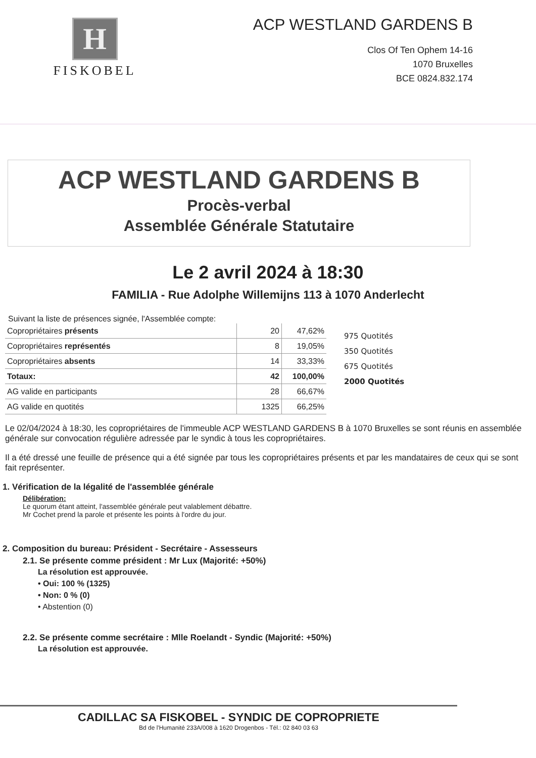H
FISKOBEL
ACP WESTLAND GARDENS B
Clos Of Ten Ophem 14-16
1070 Bruxelles
BCE 0824.832.174
ACP WESTLAND GARDENS B
Procès-verbal
Assemblée Générale Statutaire
Le 2 avril 2024 à 18:30
FAMILIA - Rue Adolphe Willemijns 113 à 1070 Anderlecht
Suivant la liste de présences signée, l'Assemblée compte:
| Copropriétaires présents | 20 | 47,62% |
| Copropriétaires représentés | 8 | 19,05% |
| Copropriétaires absents | 14 | 33,33% |
| Totaux: | 42 | 100,00% |
| AG valide en participants | 28 | 66,67% |
| AG valide en quotités | 1325 | 66,25% |
975 Quotités
350 Quotités
675 Quotités
2000 Quotités
Le 02/04/2024 à 18:30, les copropriétaires de l'immeuble ACP WESTLAND GARDENS B à 1070 Bruxelles se sont réunis en assemblée générale sur convocation régulière adressée par le syndic à tous les copropriétaires.
Il a été dressé une feuille de présence qui a été signée par tous les copropriétaires présents et par les mandataires de ceux qui se sont fait représenter.
1. Vérification de la légalité de l'assemblée générale
Délibération:
Le quorum étant atteint, l'assemblée générale peut valablement débattre.
Mr Cochet prend la parole et présente les points à l'ordre du jour.
2. Composition du bureau: Président - Secrétaire - Assesseurs
2.1. Se présente comme président : Mr Lux (Majorité: +50%)
La résolution est approuvée.
• Oui: 100 % (1325)
• Non: 0 % (0)
• Abstention (0)
2.2. Se présente comme secrétaire : Mlle Roelandt - Syndic (Majorité: +50%)
La résolution est approuvée.
CADILLAC SA FISKOBEL - SYNDIC DE COPROPRIETE
Bd de l'Humanité 233A/008 à 1620 Drogenbos - Tél.: 02 840 03 63